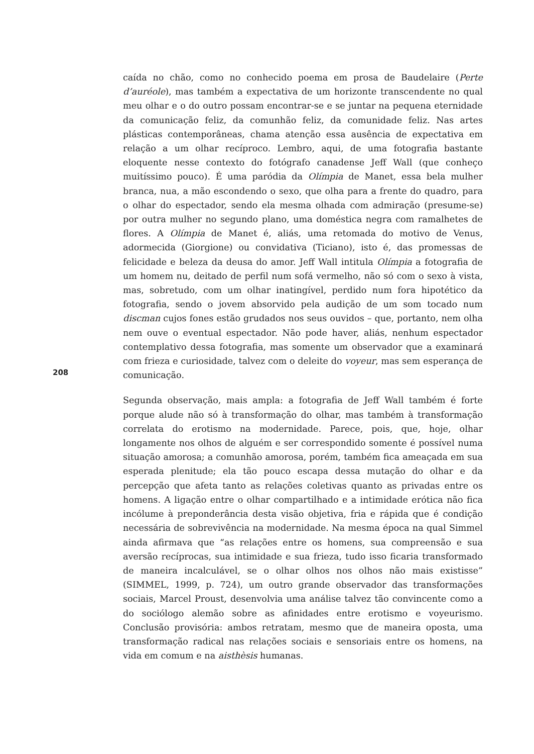caída no chão, como no conhecido poema em prosa de Baudelaire (Perte d’auréole), mas também a expectativa de um horizonte transcendente no qual meu olhar e o do outro possam encontrar-se e se juntar na pequena eternidade da comunicação feliz, da comunhão feliz, da comunidade feliz. Nas artes plásticas contemporâneas, chama atenção essa ausência de expectativa em relação a um olhar recíproco. Lembro, aqui, de uma fotografia bastante eloquente nesse contexto do fotógrafo canadense Jeff Wall (que conheço muitíssimo pouco). É uma paródia da Olímpia de Manet, essa bela mulher branca, nua, a mão escondendo o sexo, que olha para a frente do quadro, para o olhar do espectador, sendo ela mesma olhada com admiração (presume-se) por outra mulher no segundo plano, uma doméstica negra com ramalhetes de flores. A Olímpia de Manet é, aliás, uma retomada do motivo de Venus, adormecida (Giorgione) ou convidativa (Ticiano), isto é, das promessas de felicidade e beleza da deusa do amor. Jeff Wall intitula Olímpia a fotografia de um homem nu, deitado de perfil num sofá vermelho, não só com o sexo à vista, mas, sobretudo, com um olhar inatingível, perdido num fora hipotético da fotografia, sendo o jovem absorvido pela audição de um som tocado num discman cujos fones estão grudados nos seus ouvidos – que, portanto, nem olha nem ouve o eventual espectador. Não pode haver, aliás, nenhum espectador contemplativo dessa fotografia, mas somente um observador que a examinará com frieza e curiosidade, talvez com o deleite do voyeur, mas sem esperança de comunicação.
Segunda observação, mais ampla: a fotografia de Jeff Wall também é forte porque alude não só à transformação do olhar, mas também à transformação correlata do erotismo na modernidade. Parece, pois, que, hoje, olhar longamente nos olhos de alguém e ser correspondido somente é possível numa situação amorosa; a comunhão amorosa, porém, também fica ameaçada em sua esperada plenitude; ela tão pouco escapa dessa mutação do olhar e da percepção que afeta tanto as relações coletivas quanto as privadas entre os homens. A ligação entre o olhar compartilhado e a intimidade erótica não fica incólume à preponderância desta visão objetiva, fria e rápida que é condição necessária de sobrevivência na modernidade. Na mesma época na qual Simmel ainda afirmava que “as relações entre os homens, sua compreensão e sua aversão recíprocas, sua intimidade e sua frieza, tudo isso ficaria transformado de maneira incalculável, se o olhar olhos nos olhos não mais existisse” (SIMMEL, 1999, p. 724), um outro grande observador das transformações sociais, Marcel Proust, desenvolvia uma análise talvez tão convincente como a do sociólogo alemão sobre as afinidades entre erotismo e voyeurismo. Conclusão provisória: ambos retratam, mesmo que de maneira oposta, uma transformação radical nas relações sociais e sensoriais entre os homens, na vida em comum e na aisthèsis humanas.
208